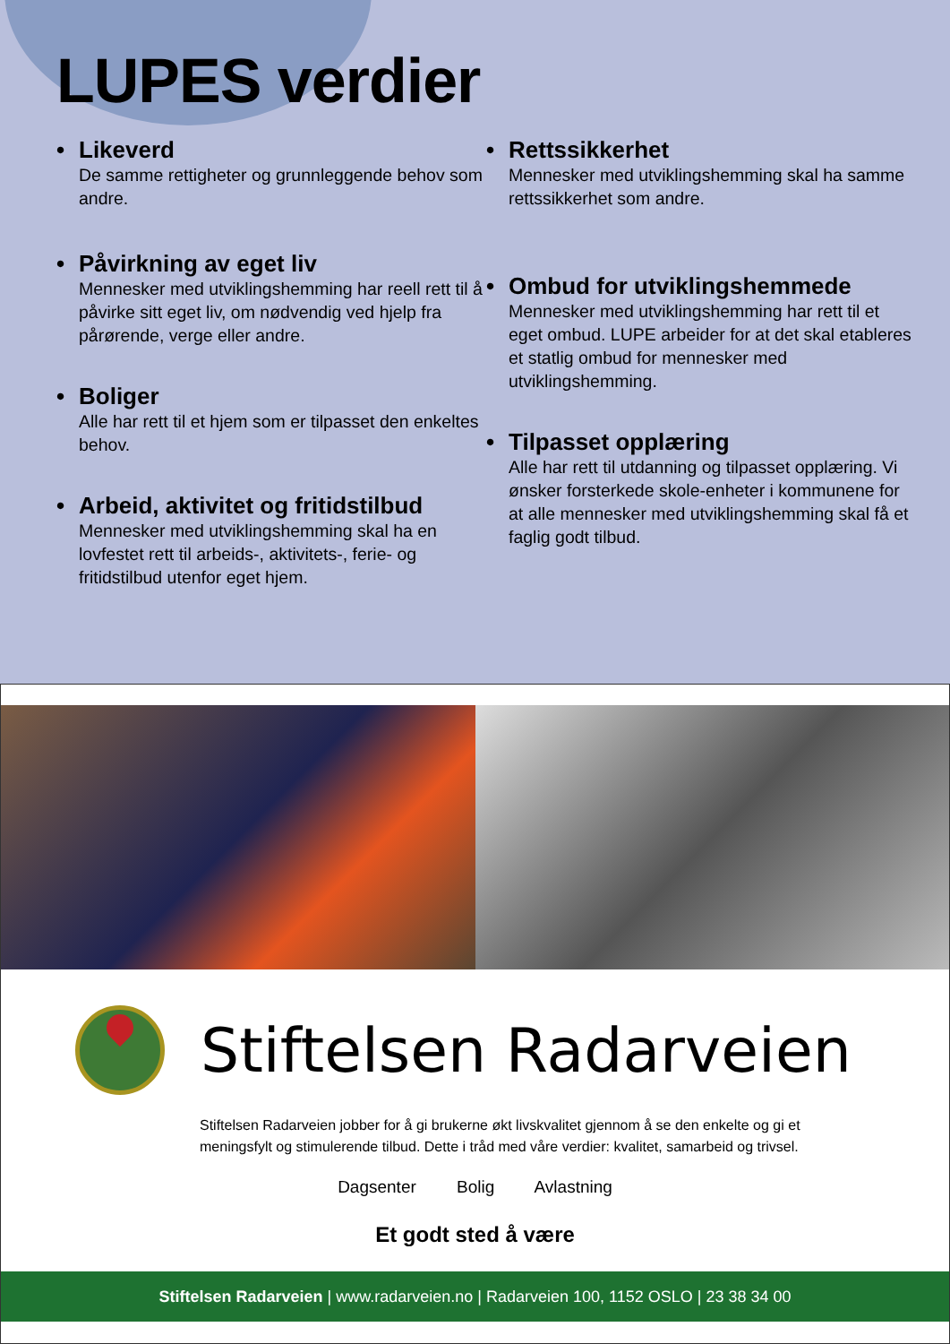LUPES verdier
• Likeverd
De samme rettigheter og grunnleggende behov som andre.
• Påvirkning av eget liv
Mennesker med utviklingshemming har reell rett til å påvirke sitt eget liv, om nødvendig ved hjelp fra pårørende, verge eller andre.
• Boliger
Alle har rett til et hjem som er tilpasset den enkeltes behov.
• Arbeid, aktivitet og fritidstilbud
Mennesker med utviklingshemming skal ha en lovfestet rett til arbeids-, aktivitets-, ferie- og fritidstilbud utenfor eget hjem.
• Rettssikkerhet
Mennesker med utviklingshemming skal ha samme rettssikkerhet som andre.
• Ombud for utviklingshemmede
Mennesker med utviklingshemming har rett til et eget ombud. LUPE arbeider for at det skal etableres et statlig ombud for mennesker med utviklingshemming.
• Tilpasset opplæring
Alle har rett til utdanning og tilpasset opplæring. Vi ønsker forsterkede skole-enheter i kommunene for at alle mennesker med utviklingshemming skal få et faglig godt tilbud.
Stiftelsen Radarveien
Stiftelsen Radarveien jobber for å gi brukerne økt livskvalitet gjennom å se den enkelte og gi et meningsfylt og stimulerende tilbud. Dette i tråd med våre verdier: kvalitet, samarbeid og trivsel.
Dagsenter Bolig Avlastning
Et godt sted å være
Stiftelsen Radarveien | www.radarveien.no | Radarveien 100, 1152 OSLO | 23 38 34 00